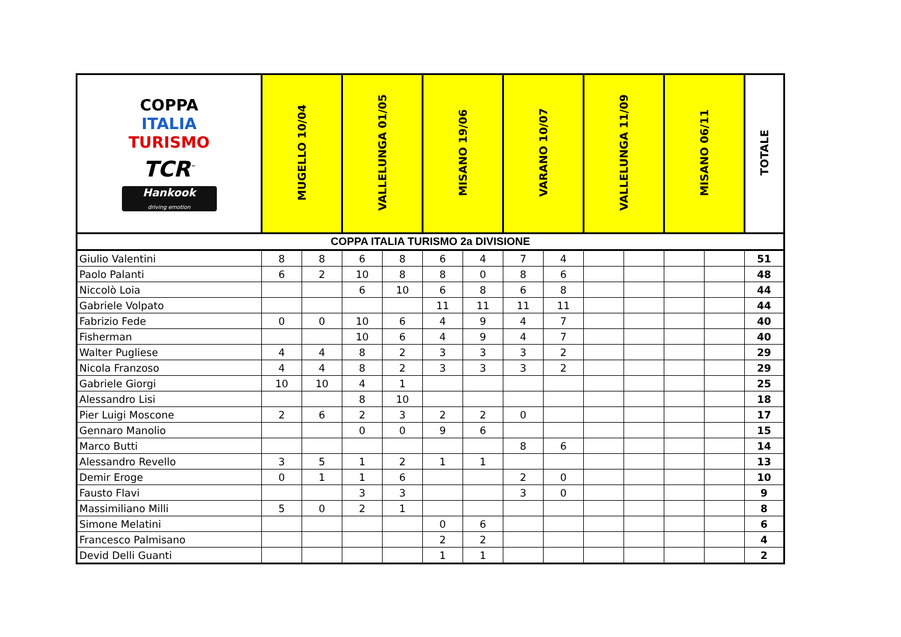| COPPA ITALIA TURISMO TCR<sup>™</sup> Hankook driving emotion | MUGELLO 10/04 | | VALLELUNGA 01/05 | | MISANO 19/06 | | VARANO 10/07 | | VALLELUNGA 11/09 | | MISANO 06/11 | | TOTALE |
| --- | --- | --- | --- | --- | --- | --- | --- | --- | --- | --- | --- | --- | --- |
| COPPA ITALIA TURISMO 2a DIVISIONE | | | | | | | | | | | | | |
| Giulio Valentini | 8 | 8 | 6 | 8 | 6 | 4 | 7 | 4 | | | | | 51 |
| Paolo Palanti | 6 | 2 | 10 | 8 | 8 | 0 | 8 | 6 | | | | | 48 |
| Niccolò Loia | | | 6 | 10 | 6 | 8 | 6 | 8 | | | | | 44 |
| Gabriele Volpato | | | | | 11 | 11 | 11 | 11 | | | | | 44 |
| Fabrizio Fede | 0 | 0 | 10 | 6 | 4 | 9 | 4 | 7 | | | | | 40 |
| Fisherman | | | 10 | 6 | 4 | 9 | 4 | 7 | | | | | 40 |
| Walter Pugliese | 4 | 4 | 8 | 2 | 3 | 3 | 3 | 2 | | | | | 29 |
| Nicola Franzoso | 4 | 4 | 8 | 2 | 3 | 3 | 3 | 2 | | | | | 29 |
| Gabriele Giorgi | 10 | 10 | 4 | 1 | | | | | | | | | 25 |
| Alessandro Lisi | | | 8 | 10 | | | | | | | | | 18 |
| Pier Luigi Moscone | 2 | 6 | 2 | 3 | 2 | 2 | 0 | | | | | | 17 |
| Gennaro Manolio | | | 0 | 0 | 9 | 6 | | | | | | | 15 |
| Marco Butti | | | | | | | 8 | 6 | | | | | 14 |
| Alessandro Revello | 3 | 5 | 1 | 2 | 1 | 1 | | | | | | | 13 |
| Demir Eroge | 0 | 1 | 1 | 6 | | | 2 | 0 | | | | | 10 |
| Fausto Flavi | | | 3 | 3 | | | 3 | 0 | | | | | 9 |
| Massimiliano Milli | 5 | 0 | 2 | 1 | | | | | | | | | 8 |
| Simone Melatini | | | | | 0 | 6 | | | | | | | 6 |
| Francesco Palmisano | | | | | 2 | 2 | | | | | | | 4 |
| Devid Delli Guanti | | | | | 1 | 1 | | | | | | | 2 |